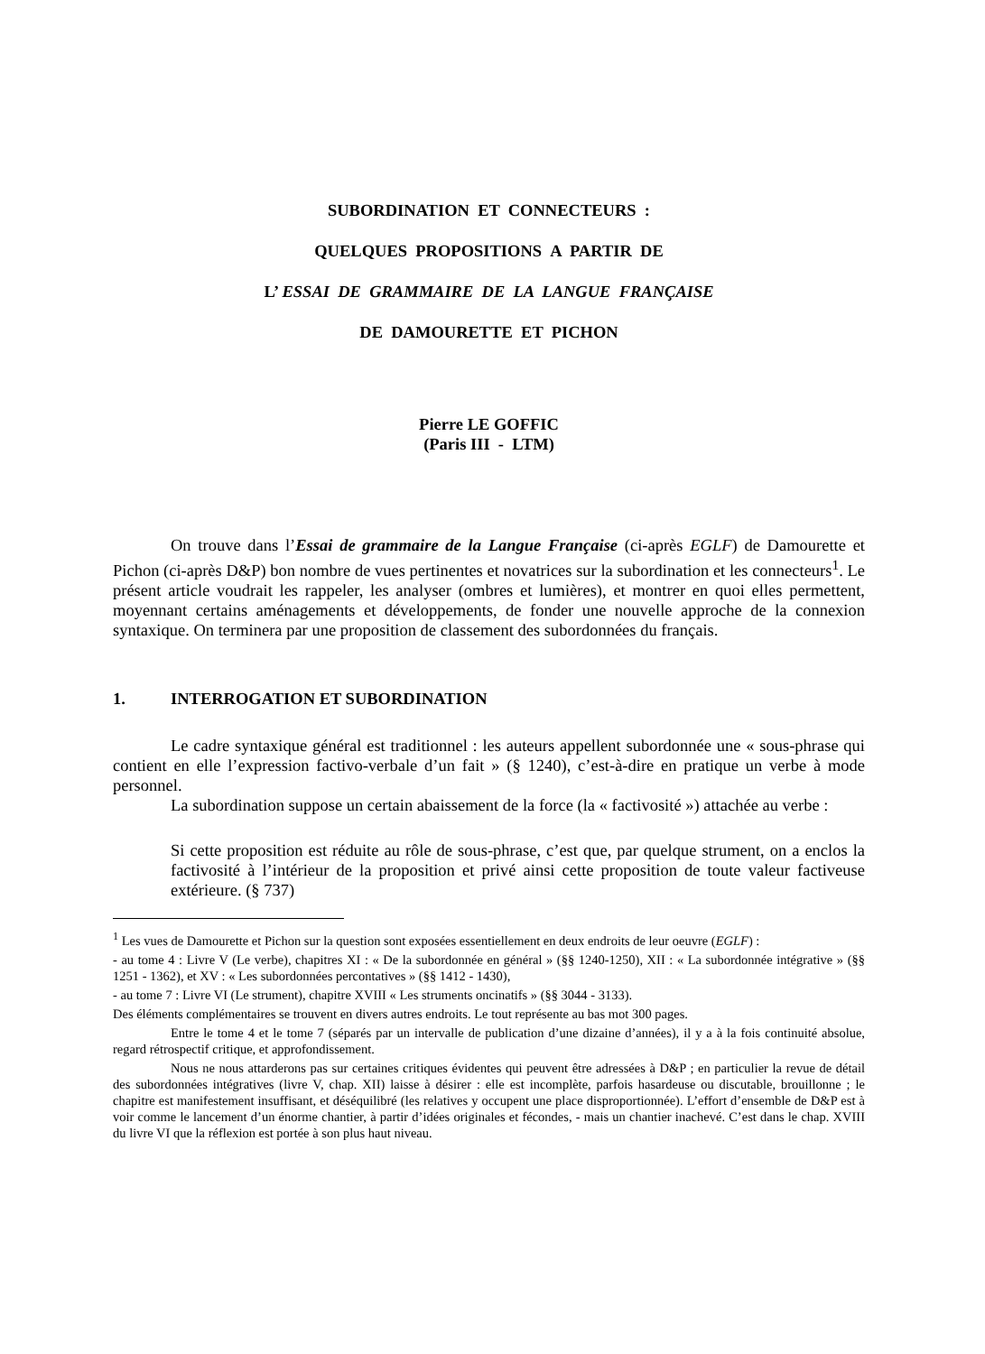SUBORDINATION ET CONNECTEURS :
QUELQUES PROPOSITIONS A PARTIR DE
L’ ESSAI DE GRAMMAIRE DE LA LANGUE FRANÇAISE
DE DAMOURETTE ET PICHON
Pierre LE GOFFIC
(Paris III - LTM)
On trouve dans l’Essai de grammaire de la Langue Française (ci-après EGLF) de Damourette et Pichon (ci-après D&P) bon nombre de vues pertinentes et novatrices sur la subordination et les connecteurs<sup>1</sup>. Le présent article voudrait les rappeler, les analyser (ombres et lumières), et montrer en quoi elles permettent, moyennant certains aménagements et développements, de fonder une nouvelle approche de la connexion syntaxique. On terminera par une proposition de classement des subordonnées du français.
1. INTERROGATION ET SUBORDINATION
Le cadre syntaxique général est traditionnel : les auteurs appellent subordonnée une « sous-phrase qui contient en elle l’expression factivo-verbale d’un fait » (§ 1240), c’est-à-dire en pratique un verbe à mode personnel.
La subordination suppose un certain abaissement de la force (la « factivosité ») attachée au verbe :
Si cette proposition est réduite au rôle de sous-phrase, c’est que, par quelque strument, on a enclos la factivosité à l’intérieur de la proposition et privé ainsi cette proposition de toute valeur factiveuse extérieure. (§ 737)
<sup>1</sup> Les vues de Damourette et Pichon sur la question sont exposées essentiellement en deux endroits de leur oeuvre (EGLF) :
- au tome 4 : Livre V (Le verbe), chapitres XI : « De la subordonnée en général » (§§ 1240-1250), XII : « La subordonnée intégrative » (§§ 1251 - 1362), et XV : « Les subordonnées percontatives » (§§ 1412 - 1430),
- au tome 7 : Livre VI (Le strument), chapitre XVIII « Les struments oncinatifs » (§§ 3044 - 3133).
Des éléments complémentaires se trouvent en divers autres endroits. Le tout représente au bas mot 300 pages.
Entre le tome 4 et le tome 7 (séparés par un intervalle de publication d’une dizaine d’années), il y a à la fois continuité absolue, regard rétrospectif critique, et approfondissement.
Nous ne nous attarderons pas sur certaines critiques évidentes qui peuvent être adressées à D&P ; en particulier la revue de détail des subordonnées intégratives (livre V, chap. XII) laisse à désirer : elle est incomplète, parfois hasardeuse ou discutable, brouillonne ; le chapitre est manifestement insuffisant, et déséquilibré (les relatives y occupent une place disproportionnée). L’effort d’ensemble de D&P est à voir comme le lancement d’un énorme chantier, à partir d’idées originales et fécondes, - mais un chantier inachevé. C’est dans le chap. XVIII du livre VI que la réflexion est portée à son plus haut niveau.